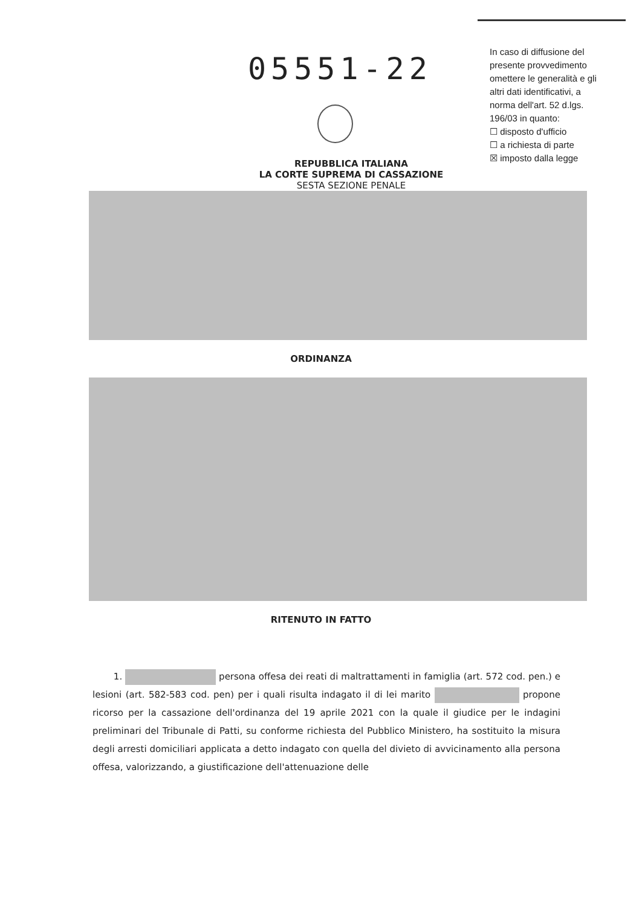05551-22
In caso di diffusione del presente provvedimento omettere le generalità e gli altri dati identificativi, a norma dell'art. 52 d.lgs. 196/03 in quanto:
☐ disposto d'ufficio
☐ a richiesta di parte
☒ imposto dalla legge
REPUBBLICA ITALIANA
LA CORTE SUPREMA DI CASSAZIONE
SESTA SEZIONE PENALE
ORDINANZA
RITENUTO IN FATTO
1. persona offesa dei reati di maltrattamenti in famiglia (art. 572 cod. pen.) e lesioni (art. 582-583 cod. pen) per i quali risulta indagato il di lei marito propone ricorso per la cassazione dell'ordinanza del 19 aprile 2021 con la quale il giudice per le indagini preliminari del Tribunale di Patti, su conforme richiesta del Pubblico Ministero, ha sostituito la misura degli arresti domiciliari applicata a detto indagato con quella del divieto di avvicinamento alla persona offesa, valorizzando, a giustificazione dell'attenuazione delle